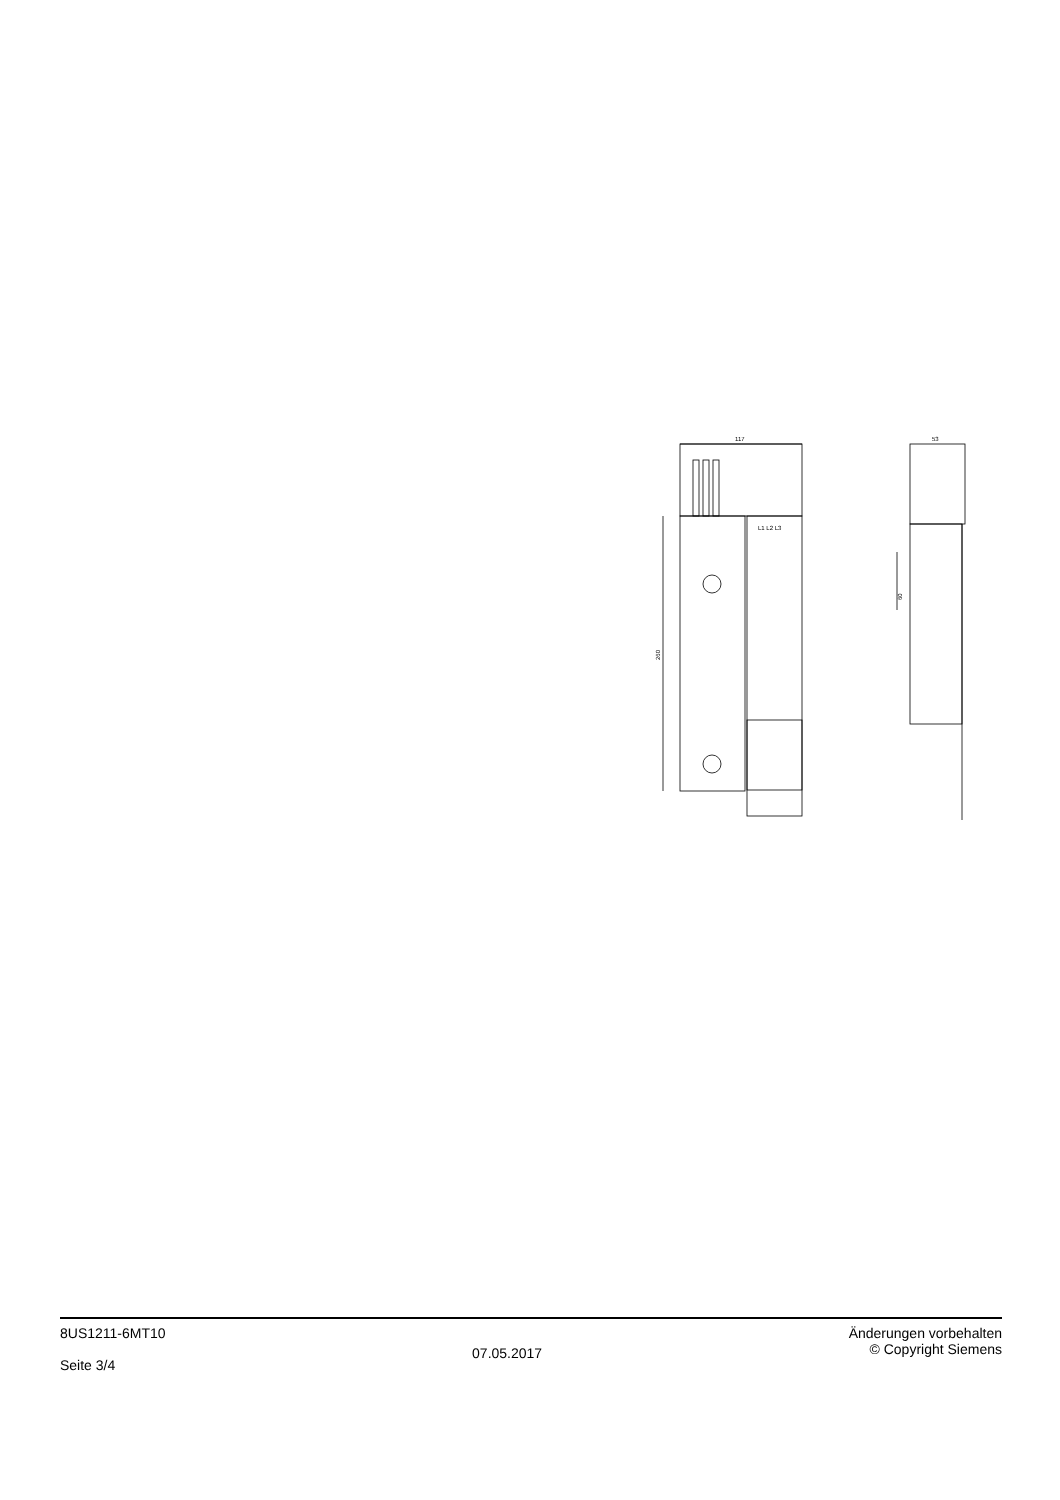117
260
L1 L2 L3
53
60
8US1211-6MT10
Seite 3/4
07.05.2017
Änderungen vorbehalten
© Copyright Siemens